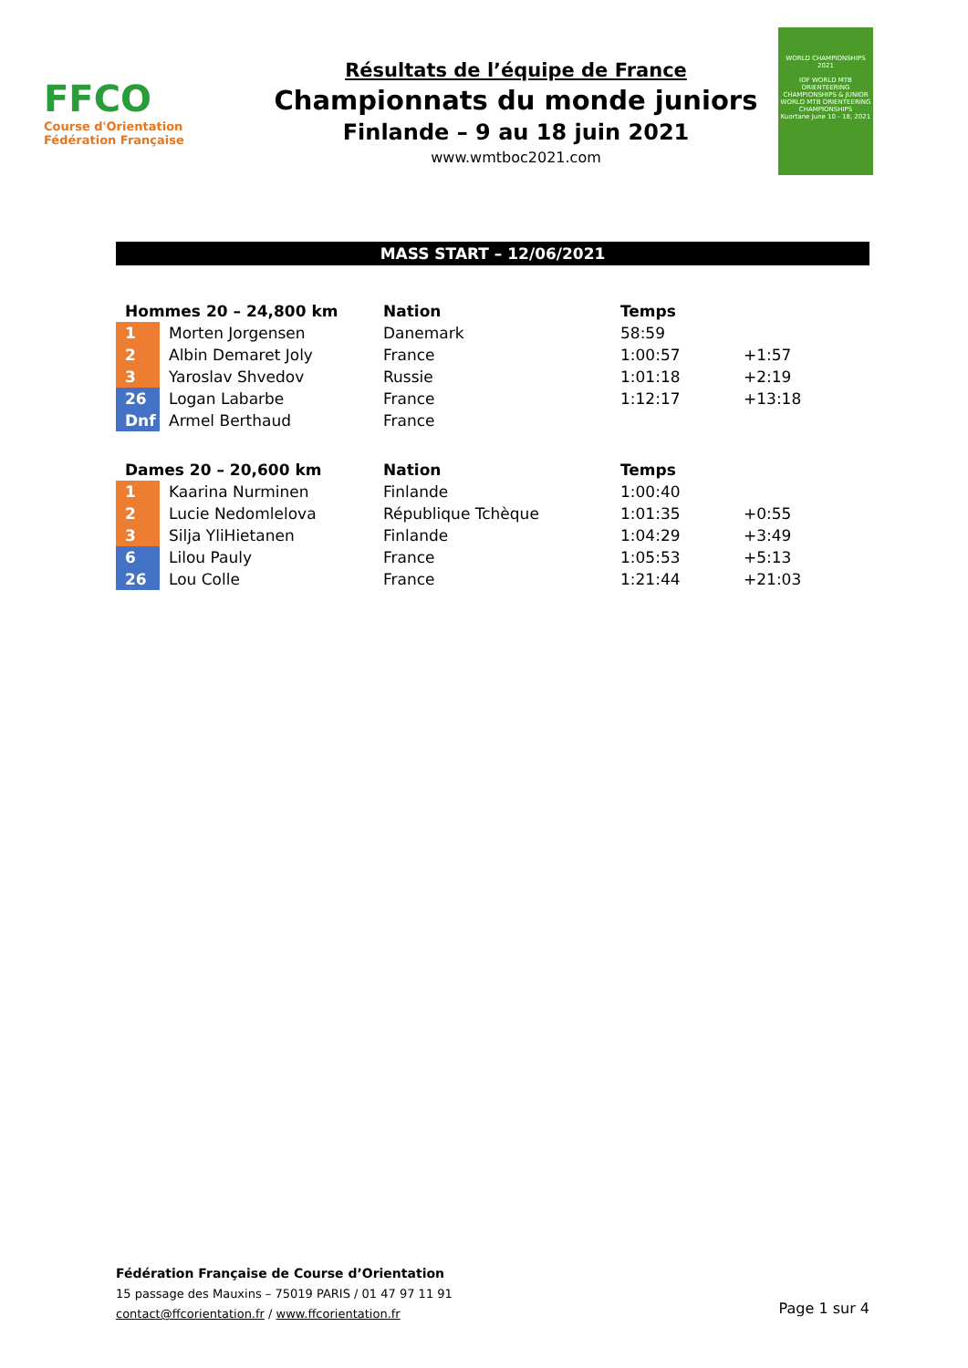FFCO
Course d'Orientation
Fédération Française
Résultats de l’équipe de France
Championnats du monde juniors
Finlande – 9 au 18 juin 2021
www.wmtboc2021.com
WORLD CHAMPIONSHIPS 2021
IOF WORLD MTB ORIENTEERING CHAMPIONSHIPS & JUNIOR WORLD MTB ORIENTEERING CHAMPIONSHIPS
Kuortane June 10 - 18, 2021
MASS START – 12/06/2021
| Hommes 20 – 24,800 km | | Nation | Temps | |
| --- | --- | --- | --- | --- |
| 1 | Morten Jorgensen | Danemark | 58:59 | |
| 2 | Albin Demaret Joly | France | 1:00:57 | +1:57 |
| 3 | Yaroslav Shvedov | Russie | 1:01:18 | +2:19 |
| 26 | Logan Labarbe | France | 1:12:17 | +13:18 |
| Dnf | Armel Berthaud | France | | |
| Dames 20 – 20,600 km | | Nation | Temps | |
| --- | --- | --- | --- | --- |
| 1 | Kaarina Nurminen | Finlande | 1:00:40 | |
| 2 | Lucie Nedomlelova | République Tchèque | 1:01:35 | +0:55 |
| 3 | Silja YliHietanen | Finlande | 1:04:29 | +3:49 |
| 6 | Lilou Pauly | France | 1:05:53 | +5:13 |
| 26 | Lou Colle | France | 1:21:44 | +21:03 |
Fédération Française de Course d’Orientation
15 passage des Mauxins – 75019 PARIS / 01 47 97 11 91
contact@ffcorientation.fr / www.ffcorientation.fr
Page 1 sur 4